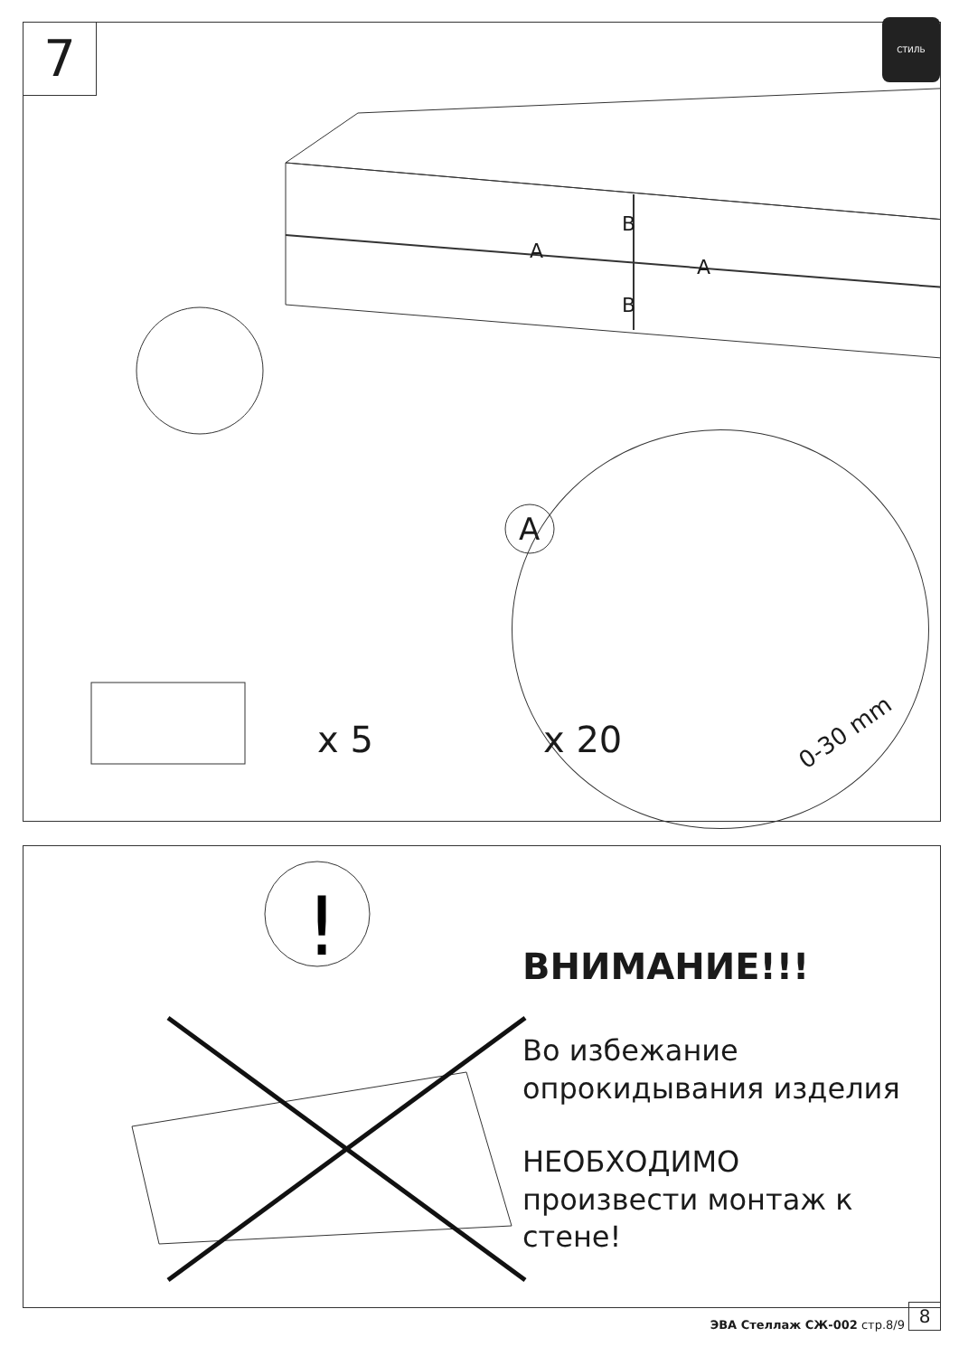7
СТИЛЬ
A
A
B
B
A
0-30 mm
x 5 x 20
!
ВНИМАНИЕ!!!
Во избежание
опрокидывания изделия
НЕОБХОДИМО
произвести монтаж к стене!
ЭВА Стеллаж СЖ-002 стр.8/9
8